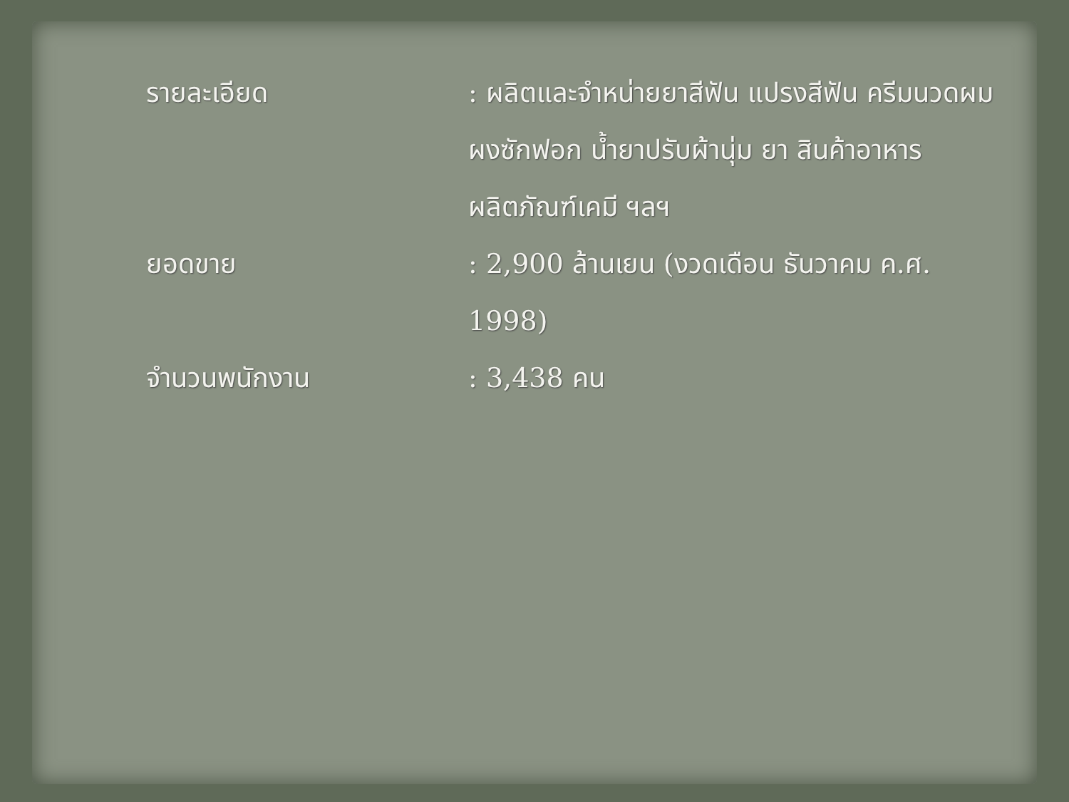รายละเอียด : ผลิตและจำหน่ายยาสีฟัน แปรงสีฟัน ครีมนวดผม ผงซักฟอก น้ำยาปรับผ้านุ่ม ยา สินค้าอาหาร ผลิตภัณฑ์เคมี ฯลฯ
ยอดขาย : 2,900 ล้านเยน (งวดเดือน ธันวาคม ค.ศ. 1998)
จำนวนพนักงาน : 3,438 คน